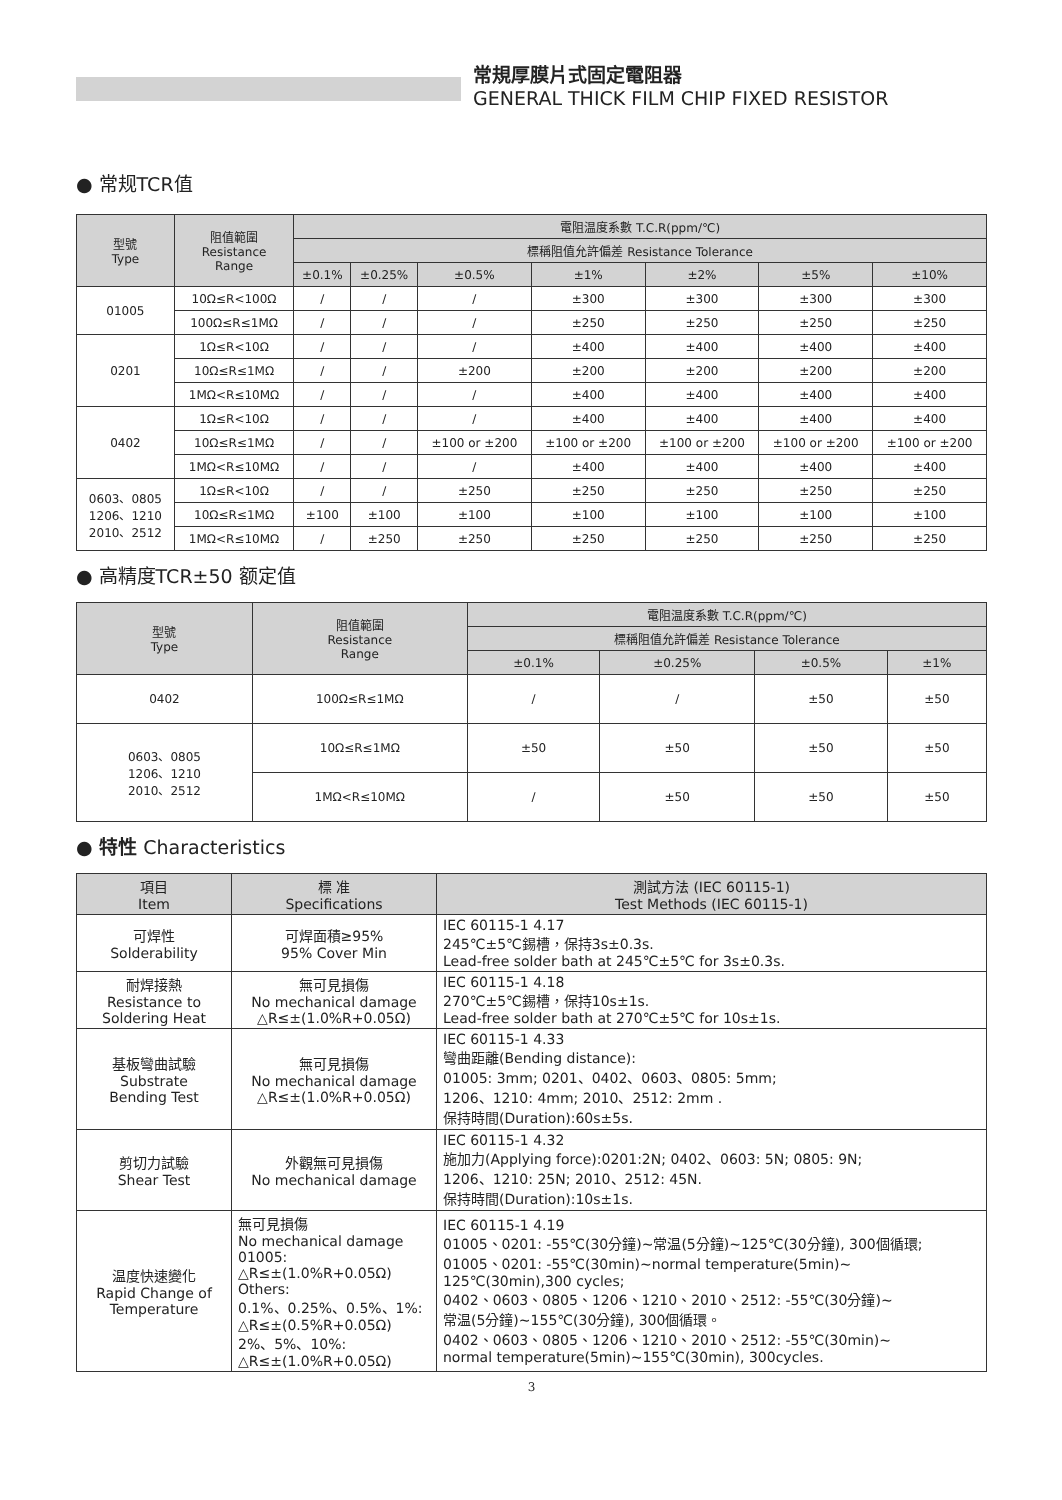常規厚膜片式固定電阻器
GENERAL THICK FILM CHIP FIXED RESISTOR
● 常规TCR值
| 型號 Type | 阻值範圍 Resistance Range | 電阻温度系數 T.C.R(ppm/℃) | | | | | | |
| --- | --- | --- | --- | --- | --- | --- | --- | --- |
| | | 標稱阻值允許偏差 Resistance Tolerance | | | | | | |
| | | ±0.1% | ±0.25% | ±0.5% | ±1% | ±2% | ±5% | ±10% |
| 01005 | 10Ω≤R<100Ω | / | / | / | ±300 | ±300 | ±300 | ±300 |
| | 100Ω≤R≤1MΩ | / | / | / | ±250 | ±250 | ±250 | ±250 |
| 0201 | 1Ω≤R<10Ω | / | / | / | ±400 | ±400 | ±400 | ±400 |
| | 10Ω≤R≤1MΩ | / | / | ±200 | ±200 | ±200 | ±200 | ±200 |
| | 1MΩ<R≤10MΩ | / | / | / | ±400 | ±400 | ±400 | ±400 |
| 0402 | 1Ω≤R<10Ω | / | / | / | ±400 | ±400 | ±400 | ±400 |
| | 10Ω≤R≤1MΩ | / | / | ±100 or ±200 | ±100 or ±200 | ±100 or ±200 | ±100 or ±200 | ±100 or ±200 |
| | 1MΩ<R≤10MΩ | / | / | / | ±400 | ±400 | ±400 | ±400 |
| 0603、0805 1206、1210 2010、2512 | 1Ω≤R<10Ω | / | / | ±250 | ±250 | ±250 | ±250 | ±250 |
| | 10Ω≤R≤1MΩ | ±100 | ±100 | ±100 | ±100 | ±100 | ±100 | ±100 |
| | 1MΩ<R≤10MΩ | / | ±250 | ±250 | ±250 | ±250 | ±250 | ±250 |
● 高精度TCR±50 额定值
| 型號 Type | 阻值範圍 Resistance Range | 電阻温度系數 T.C.R(ppm/℃) | | | |
| --- | --- | --- | --- | --- | --- |
| | | 標稱阻值允許偏差 Resistance Tolerance | | | |
| | | ±0.1% | ±0.25% | ±0.5% | ±1% |
| 0402 | 100Ω≤R≤1MΩ | / | / | ±50 | ±50 |
| 0603、0805 1206、1210 2010、2512 | 10Ω≤R≤1MΩ | ±50 | ±50 | ±50 | ±50 |
| | 1MΩ<R≤10MΩ | / | ±50 | ±50 | ±50 |
● 特性 Characteristics
| 項目 Item | 標 准 Specifications | 測試方法 (IEC 60115-1) Test Methods (IEC 60115-1) |
| --- | --- | --- |
| 可焊性 Solderability | 可焊面積≥95% 95% Cover Min | IEC 60115-1 4.17 245℃±5℃錫槽，保持3s±0.3s. Lead-free solder bath at 245℃±5℃ for 3s±0.3s. |
| 耐焊接熱 Resistance to Soldering Heat | 無可見損傷 No mechanical damage △R≤±(1.0%R+0.05Ω) | IEC 60115-1 4.18 270℃±5℃錫槽，保持10s±1s. Lead-free solder bath at 270℃±5℃ for 10s±1s. |
| 基板彎曲試驗 Substrate Bending Test | 無可見損傷 No mechanical damage △R≤±(1.0%R+0.05Ω) | IEC 60115-1 4.33 彎曲距離(Bending distance): 01005: 3mm; 0201、0402、0603、0805: 5mm; 1206、1210: 4mm; 2010、2512: 2mm . 保持時間(Duration):60s±5s. |
| 剪切力試驗 Shear Test | 外觀無可見損傷 No mechanical damage | IEC 60115-1 4.32 施加力(Applying force):0201:2N; 0402、0603: 5N; 0805: 9N; 1206、1210: 25N; 2010、2512: 45N. 保持時間(Duration):10s±1s. |
| 温度快速變化 Rapid Change of Temperature | 無可見損傷 No mechanical damage 01005: △R≤±(1.0%R+0.05Ω) Others: 0.1%、0.25%、0.5%、1%: △R≤±(0.5%R+0.05Ω) 2%、5%、10%: △R≤±(1.0%R+0.05Ω) | IEC 60115-1 4.19 01005、0201: -55℃(30分鐘)~常温(5分鐘)~125℃(30分鐘), 300個循環; 01005、0201: -55℃(30min)~normal temperature(5min)~ 125℃(30min),300 cycles; 0402、0603、0805、1206、1210、2010、2512: -55℃(30分鐘)~ 常温(5分鐘)~155℃(30分鐘), 300個循環。 0402、0603、0805、1206、1210、2010、2512: -55℃(30min)~ normal temperature(5min)~155℃(30min), 300cycles. |
3